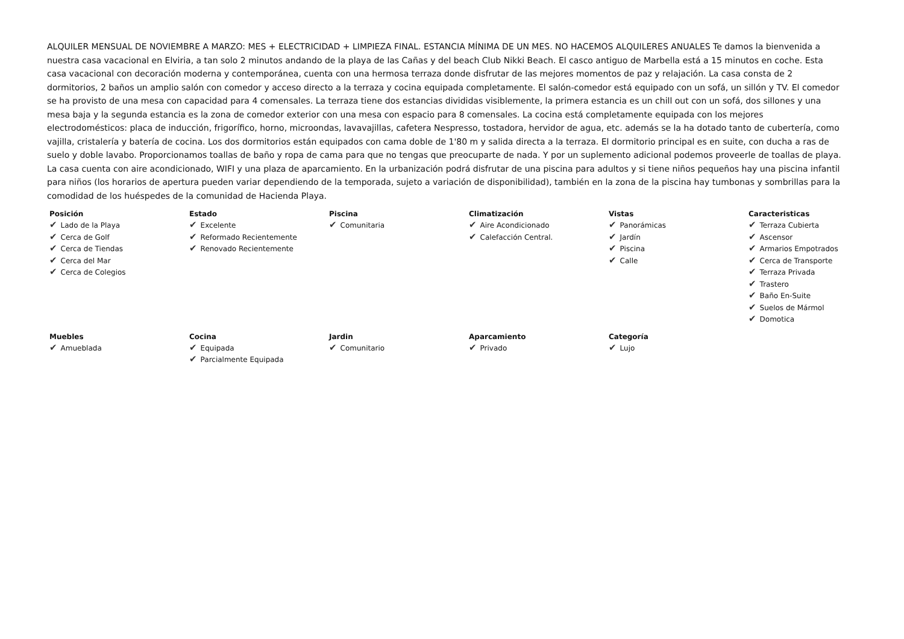ALQUILER MENSUAL DE NOVIEMBRE A MARZO: MES + ELECTRICIDAD + LIMPIEZA FINAL. ESTANCIA MÍNIMA DE UN MES. NO HACEMOS ALQUILERES ANUALES Te damos la bienvenida a nuestra casa vacacional en Elviria, a tan solo 2 minutos andando de la playa de las Cañas y del beach Club Nikki Beach. El casco antiguo de Marbella está a 15 minutos en coche. Esta casa vacacional con decoración moderna y contemporánea, cuenta con una hermosa terraza donde disfrutar de las mejores momentos de paz y relajación. La casa consta de 2 dormitorios, 2 baños un amplio salón con comedor y acceso directo a la terraza y cocina equipada completamente. El salón-comedor está equipado con un sofá, un sillón y TV. El comedor se ha provisto de una mesa con capacidad para 4 comensales. La terraza tiene dos estancias divididas visiblemente, la primera estancia es un chill out con un sofá, dos sillones y una mesa baja y la segunda estancia es la zona de comedor exterior con una mesa con espacio para 8 comensales. La cocina está completamente equipada con los mejores electrodomésticos: placa de inducción, frigorífico, horno, microondas, lavavajillas, cafetera Nespresso, tostadora, hervidor de agua, etc. además se la ha dotado tanto de cubertería, como vajilla, cristalería y batería de cocina. Los dos dormitorios están equipados con cama doble de 1'80 m y salida directa a la terraza. El dormitorio principal es en suite, con ducha a ras de suelo y doble lavabo. Proporcionamos toallas de baño y ropa de cama para que no tengas que preocuparte de nada. Y por un suplemento adicional podemos proveerle de toallas de playa. La casa cuenta con aire acondicionado, WIFI y una plaza de aparcamiento. En la urbanización podrá disfrutar de una piscina para adultos y si tiene niños pequeños hay una piscina infantil para niños (los horarios de apertura pueden variar dependiendo de la temporada, sujeto a variación de disponibilidad), también en la zona de la piscina hay tumbonas y sombrillas para la comodidad de los huéspedes de la comunidad de Hacienda Playa.
Posición
✔ Lado de la Playa
✔ Cerca de Golf
✔ Cerca de Tiendas
✔ Cerca del Mar
✔ Cerca de Colegios
Estado
✔ Excelente
✔ Reformado Recientemente
✔ Renovado Recientemente
Piscina
✔ Comunitaria
Climatización
✔ Aire Acondicionado
✔ Calefacción Central.
Vistas
✔ Panorámicas
✔ Jardín
✔ Piscina
✔ Calle
Caracteristicas
✔ Terraza Cubierta
✔ Ascensor
✔ Armarios Empotrados
✔ Cerca de Transporte
✔ Terraza Privada
✔ Trastero
✔ Baño En-Suite
✔ Suelos de Mármol
✔ Domotica
Muebles
✔ Amueblada
Cocina
✔ Equipada
✔ Parcialmente Equipada
Jardin
✔ Comunitario
Aparcamiento
✔ Privado
Categoría
✔ Lujo